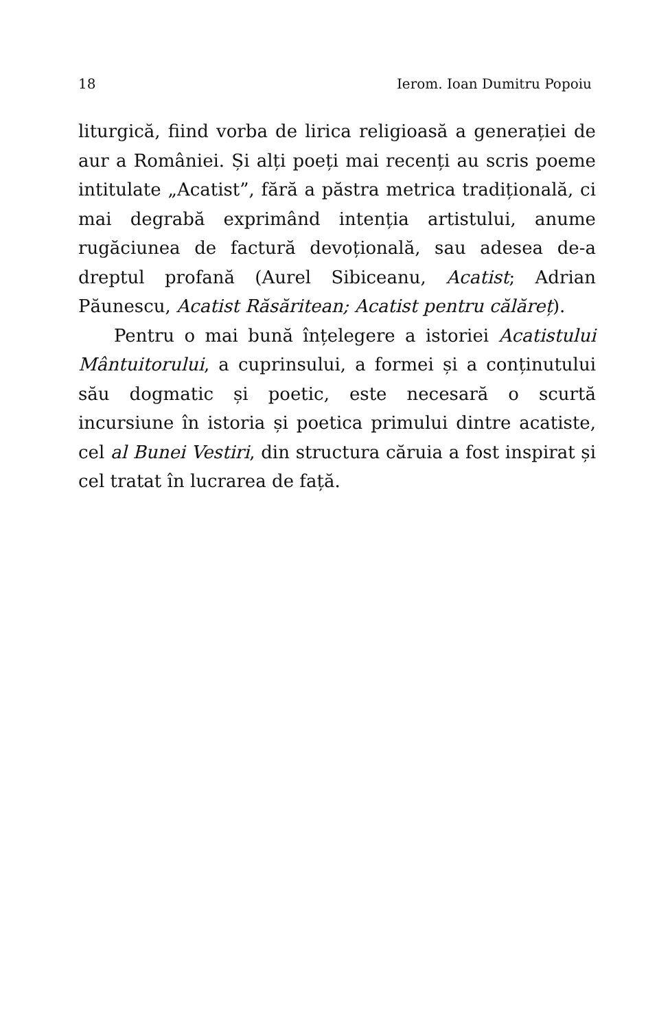18 Ierom. Ioan Dumitru Popoiu
liturgică, fiind vorba de lirica religioasă a generației de aur a României. Și alți poeți mai recenți au scris poeme intitulate „Acatist”, fără a păstra metrica tradițională, ci mai degrabă exprimând intenția artistului, anume rugăciunea de factură devoțională, sau adesea de-a dreptul profană (Aurel Sibiceanu, Acatist; Adrian Păunescu, Acatist Răsăritean; Acatist pentru călăreț).
Pentru o mai bună înțelegere a istoriei Acatistului Mântuitorului, a cuprinsului, a formei și a conținutului său dogmatic și poetic, este necesară o scurtă incursiune în istoria și poetica primului dintre acatiste, cel al Bunei Vestiri, din structura căruia a fost inspirat și cel tratat în lucrarea de față.